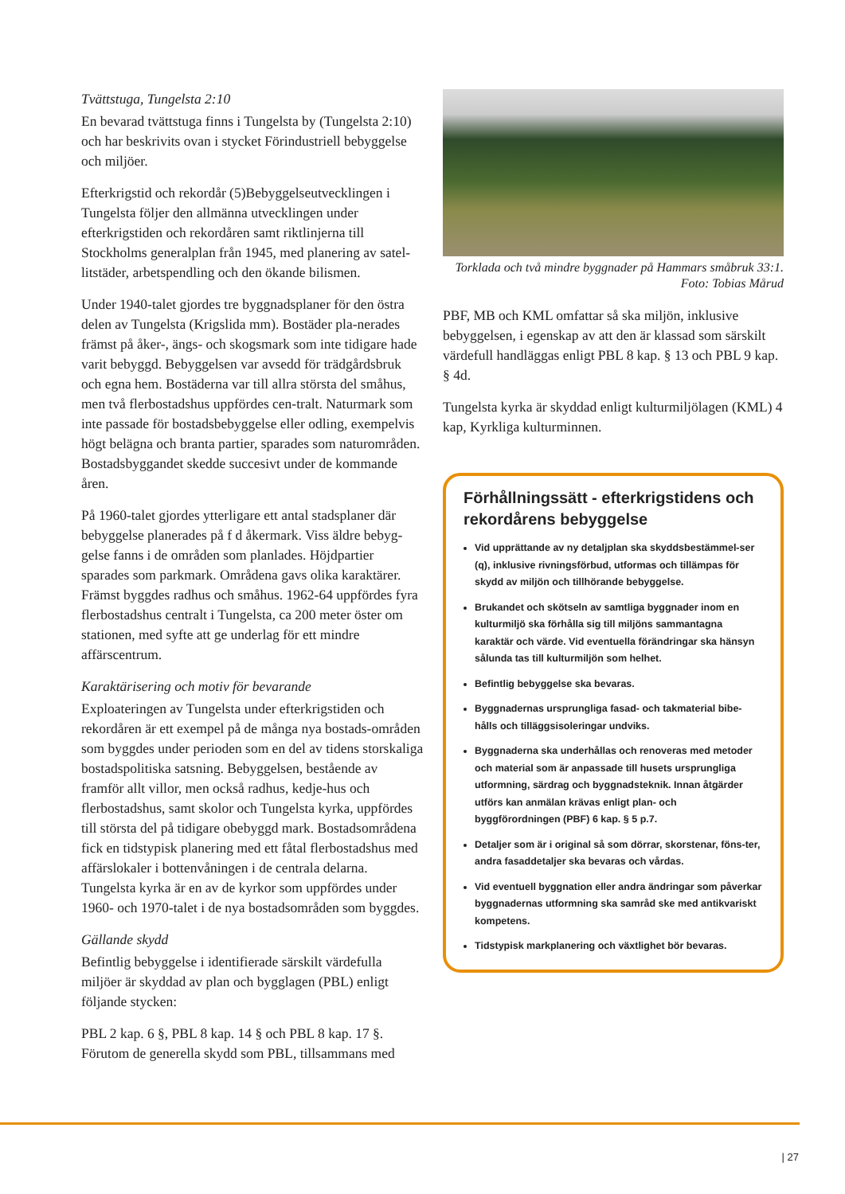Tvättstuga, Tungelsta 2:10
En bevarad tvättstuga finns i Tungelsta by (Tungelsta 2:10) och har beskrivits ovan i stycket Förindustriell bebyggelse och miljöer.
Efterkrigstid och rekordår (5)Bebyggelseutvecklingen i Tungelsta följer den allmänna utvecklingen under efterkrigstiden och rekordåren samt riktlinjerna till Stockholms generalplan från 1945, med planering av satel-litstäder, arbetspendling och den ökande bilismen.
Under 1940-talet gjordes tre byggnadsplaner för den östra delen av Tungelsta (Krigslida mm). Bostäder pla-nerades främst på åker-, ängs- och skogsmark som inte tidigare hade varit bebyggd. Bebyggelsen var avsedd för trädgårdsbruk och egna hem. Bostäderna var till allra största del småhus, men två flerbostadshus uppfördes cen-tralt. Naturmark som inte passade för bostadsbebyggelse eller odling, exempelvis högt belägna och branta partier, sparades som naturområden. Bostadsbyggandet skedde succesivt under de kommande åren.
På 1960-talet gjordes ytterligare ett antal stadsplaner där bebyggelse planerades på f d åkermark. Viss äldre bebyg-gelse fanns i de områden som planlades. Höjdpartier sparades som parkmark. Områdena gavs olika karaktärer. Främst byggdes radhus och småhus. 1962-64 uppfördes fyra flerbostadshus centralt i Tungelsta, ca 200 meter öster om stationen, med syfte att ge underlag för ett mindre affärscentrum.
Karaktärisering och motiv för bevarande
Exploateringen av Tungelsta under efterkrigstiden och rekordåren är ett exempel på de många nya bostads-områden som byggdes under perioden som en del av tidens storskaliga bostadspolitiska satsning. Bebyggelsen, bestående av framför allt villor, men också radhus, kedje-hus och flerbostadshus, samt skolor och Tungelsta kyrka, uppfördes till största del på tidigare obebyggd mark. Bostadsområdena fick en tidstypisk planering med ett fåtal flerbostadshus med affärslokaler i bottenvåningen i de centrala delarna. Tungelsta kyrka är en av de kyrkor som uppfördes under 1960- och 1970-talet i de nya bostadsområden som byggdes.
Gällande skydd
Befintlig bebyggelse i identifierade särskilt värdefulla miljöer är skyddad av plan och bygglagen (PBL) enligt följande stycken:
PBL 2 kap. 6 §, PBL 8 kap. 14 § och PBL 8 kap. 17 §. Förutom de generella skydd som PBL, tillsammans med
Torklada och två mindre byggnader på Hammars småbruk 33:1. Foto: Tobias Mårud
PBF, MB och KML omfattar så ska miljön, inklusive bebyggelsen, i egenskap av att den är klassad som särskilt värdefull handläggas enligt PBL 8 kap. § 13 och PBL 9 kap. § 4d.
Tungelsta kyrka är skyddad enligt kulturmiljölagen (KML) 4 kap, Kyrkliga kulturminnen.
Förhållningssätt - efterkrigstidens och rekordårens bebyggelse
Vid upprättande av ny detaljplan ska skyddsbestämmel-ser (q), inklusive rivningsförbud, utformas och tillämpas för skydd av miljön och tillhörande bebyggelse.
Brukandet och skötseln av samtliga byggnader inom en kulturmiljö ska förhålla sig till miljöns sammantagna karaktär och värde. Vid eventuella förändringar ska hänsyn sålunda tas till kulturmiljön som helhet.
Befintlig bebyggelse ska bevaras.
Byggnadernas ursprungliga fasad- och takmaterial bibe-hålls och tilläggsisoleringar undviks.
Byggnaderna ska underhållas och renoveras med metoder och material som är anpassade till husets ursprungliga utformning, särdrag och byggnadsteknik. Innan åtgärder utförs kan anmälan krävas enligt plan- och byggförordningen (PBF) 6 kap. § 5 p.7.
Detaljer som är i original så som dörrar, skorstenar, föns-ter, andra fasaddetaljer ska bevaras och vårdas.
Vid eventuell byggnation eller andra ändringar som påverkar byggnadernas utformning ska samråd ske med antikvariskt kompetens.
Tidstypisk markplanering och växtlighet bör bevaras.
| 27